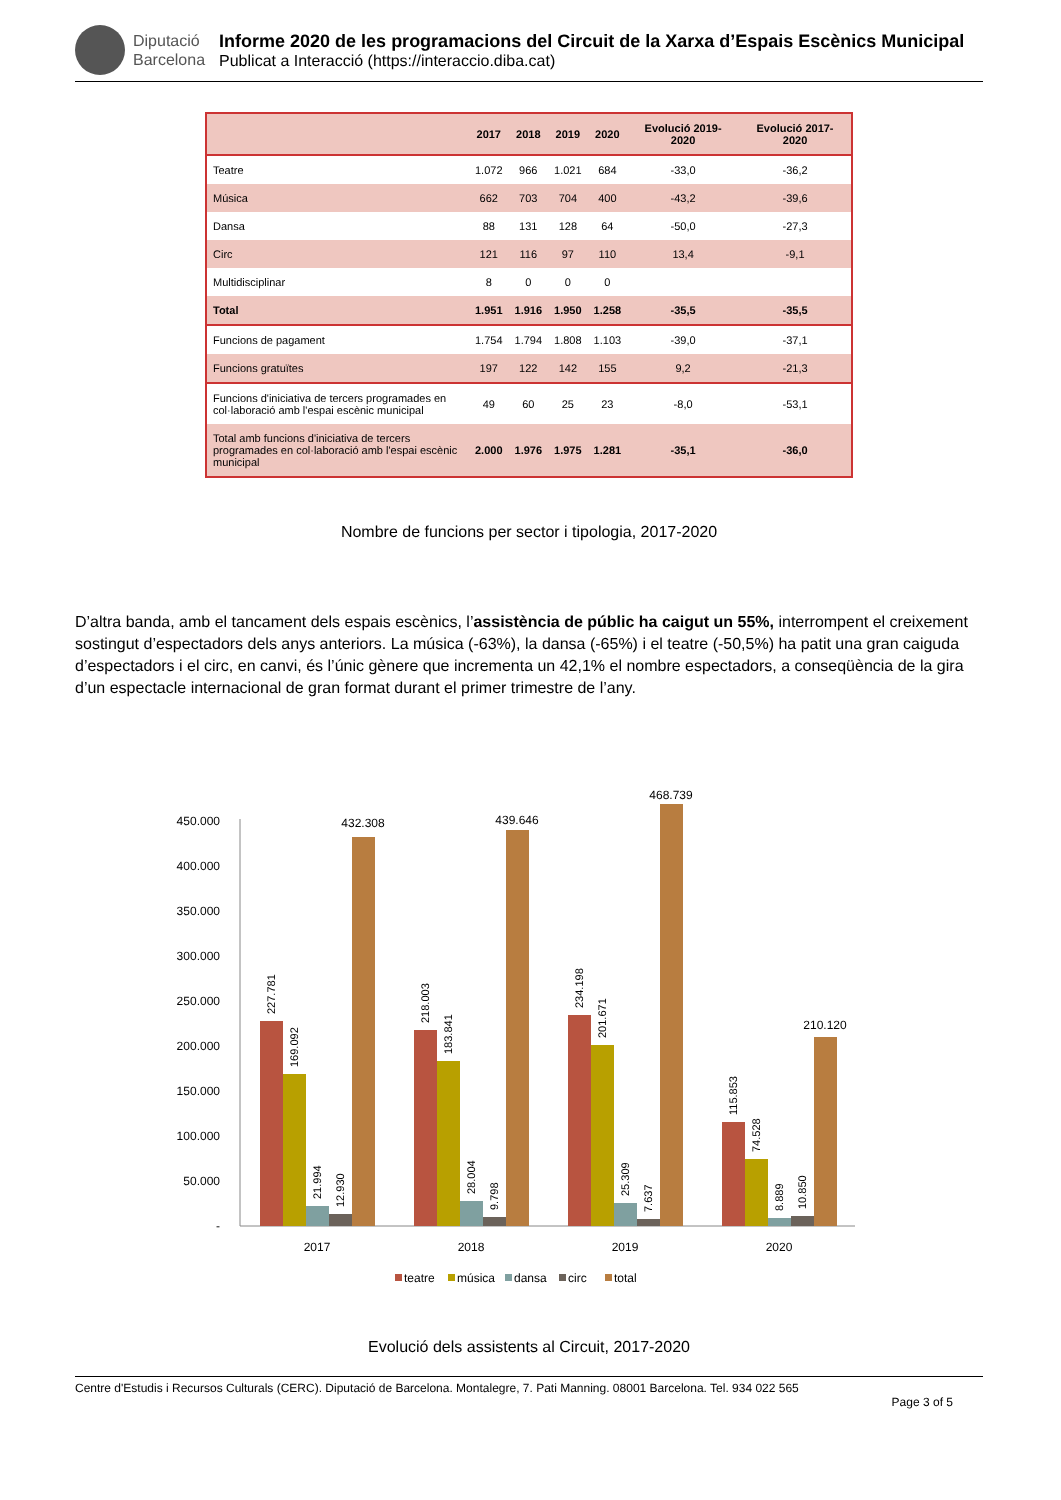Diputació
Barcelona
Informe 2020 de les programacions del Circuit de la Xarxa d’Espais Escènics Municipal
Publicat a Interacció (https://interaccio.diba.cat)
| | 2017 | 2018 | 2019 | 2020 | Evolució 2019-2020 | Evolució 2017-2020 |
| --- | --- | --- | --- | --- | --- | --- |
| Teatre | 1.072 | 966 | 1.021 | 684 | -33,0 | -36,2 |
| Música | 662 | 703 | 704 | 400 | -43,2 | -39,6 |
| Dansa | 88 | 131 | 128 | 64 | -50,0 | -27,3 |
| Circ | 121 | 116 | 97 | 110 | 13,4 | -9,1 |
| Multidisciplinar | 8 | 0 | 0 | 0 | | |
| Total | 1.951 | 1.916 | 1.950 | 1.258 | -35,5 | -35,5 |
| Funcions de pagament | 1.754 | 1.794 | 1.808 | 1.103 | -39,0 | -37,1 |
| Funcions gratuïtes | 197 | 122 | 142 | 155 | 9,2 | -21,3 |
| Funcions d'iniciativa de tercers programades en col·laboració amb l'espai escènic municipal | 49 | 60 | 25 | 23 | -8,0 | -53,1 |
| Total amb funcions d'iniciativa de tercers programades en col·laboració amb l'espai escènic municipal | 2.000 | 1.976 | 1.975 | 1.281 | -35,1 | -36,0 |
Nombre de funcions per sector i tipologia, 2017-2020
D’altra banda, amb el tancament dels espais escènics, l’assistència de públic ha caigut un 55%, interrompent el creixement sostingut d’espectadors dels anys anteriors. La música (-63%), la dansa (-65%) i el teatre (-50,5%) ha patit una gran caiguda d’espectadors i el circ, en canvi, és l’únic gènere que incrementa un 42,1% el nombre espectadors, a conseqüència de la gira d’un espectacle internacional de gran format durant el primer trimestre de l’any.
450.000
400.000
350.000
300.000
250.000
200.000
150.000
100.000
50.000
-
432.308
439.646
468.739
210.120
2017
2018
2019
2020
227.781
169.092
21.994
12.930
218.003
183.841
28.004
9.798
234.198
201.671
25.309
7.637
115.853
74.528
8.889
10.850
teatre
música
dansa
circ
total
Evolució dels assistents al Circuit, 2017-2020
Centre d'Estudis i Recursos Culturals (CERC). Diputació de Barcelona. Montalegre, 7. Pati Manning. 08001 Barcelona. Tel. 934 022 565
Page 3 of 5